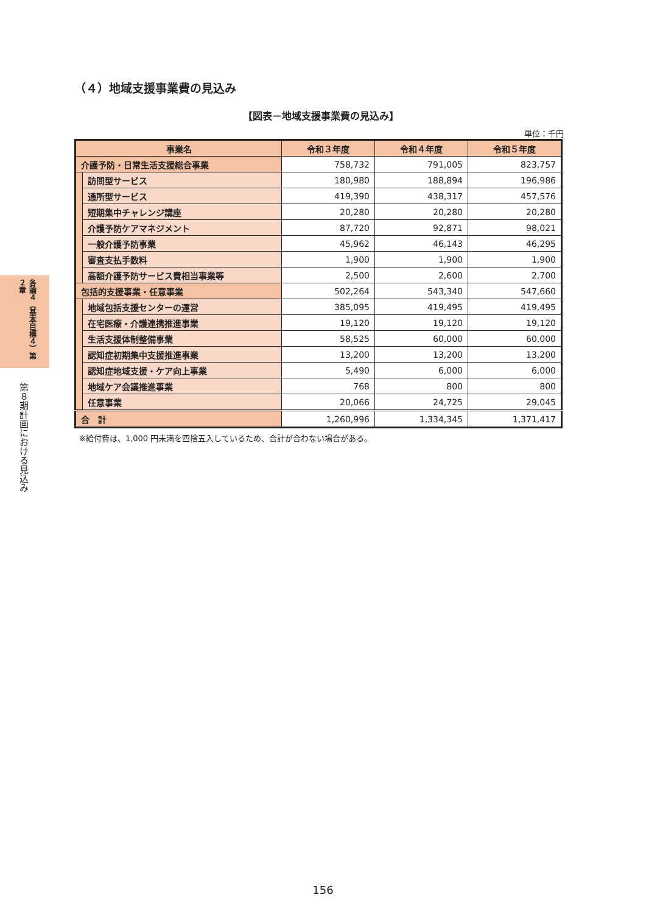各論４（基本目標４）第２章
第８期計画における見込み
（４）地域支援事業費の見込み
【図表－地域支援事業費の見込み】
単位：千円
| 事業名 | | 令和３年度 | 令和４年度 | 令和５年度 |
| --- | --- | --- | --- | --- |
| 介護予防・日常生活支援総合事業 | | 758,732 | 791,005 | 823,757 |
| | 訪問型サービス | 180,980 | 188,894 | 196,986 |
| | 通所型サービス | 419,390 | 438,317 | 457,576 |
| | 短期集中チャレンジ講座 | 20,280 | 20,280 | 20,280 |
| | 介護予防ケアマネジメント | 87,720 | 92,871 | 98,021 |
| | 一般介護予防事業 | 45,962 | 46,143 | 46,295 |
| | 審査支払手数料 | 1,900 | 1,900 | 1,900 |
| | 高額介護予防サービス費相当事業等 | 2,500 | 2,600 | 2,700 |
| 包括的支援事業・任意事業 | | 502,264 | 543,340 | 547,660 |
| | 地域包括支援センターの運営 | 385,095 | 419,495 | 419,495 |
| | 在宅医療・介護連携推進事業 | 19,120 | 19,120 | 19,120 |
| | 生活支援体制整備事業 | 58,525 | 60,000 | 60,000 |
| | 認知症初期集中支援推進事業 | 13,200 | 13,200 | 13,200 |
| | 認知症地域支援・ケア向上事業 | 5,490 | 6,000 | 6,000 |
| | 地域ケア会議推進事業 | 768 | 800 | 800 |
| | 任意事業 | 20,066 | 24,725 | 29,045 |
| 合 計 | | 1,260,996 | 1,334,345 | 1,371,417 |
※給付費は、1,000 円未満を四捨五入しているため、合計が合わない場合がある。
156